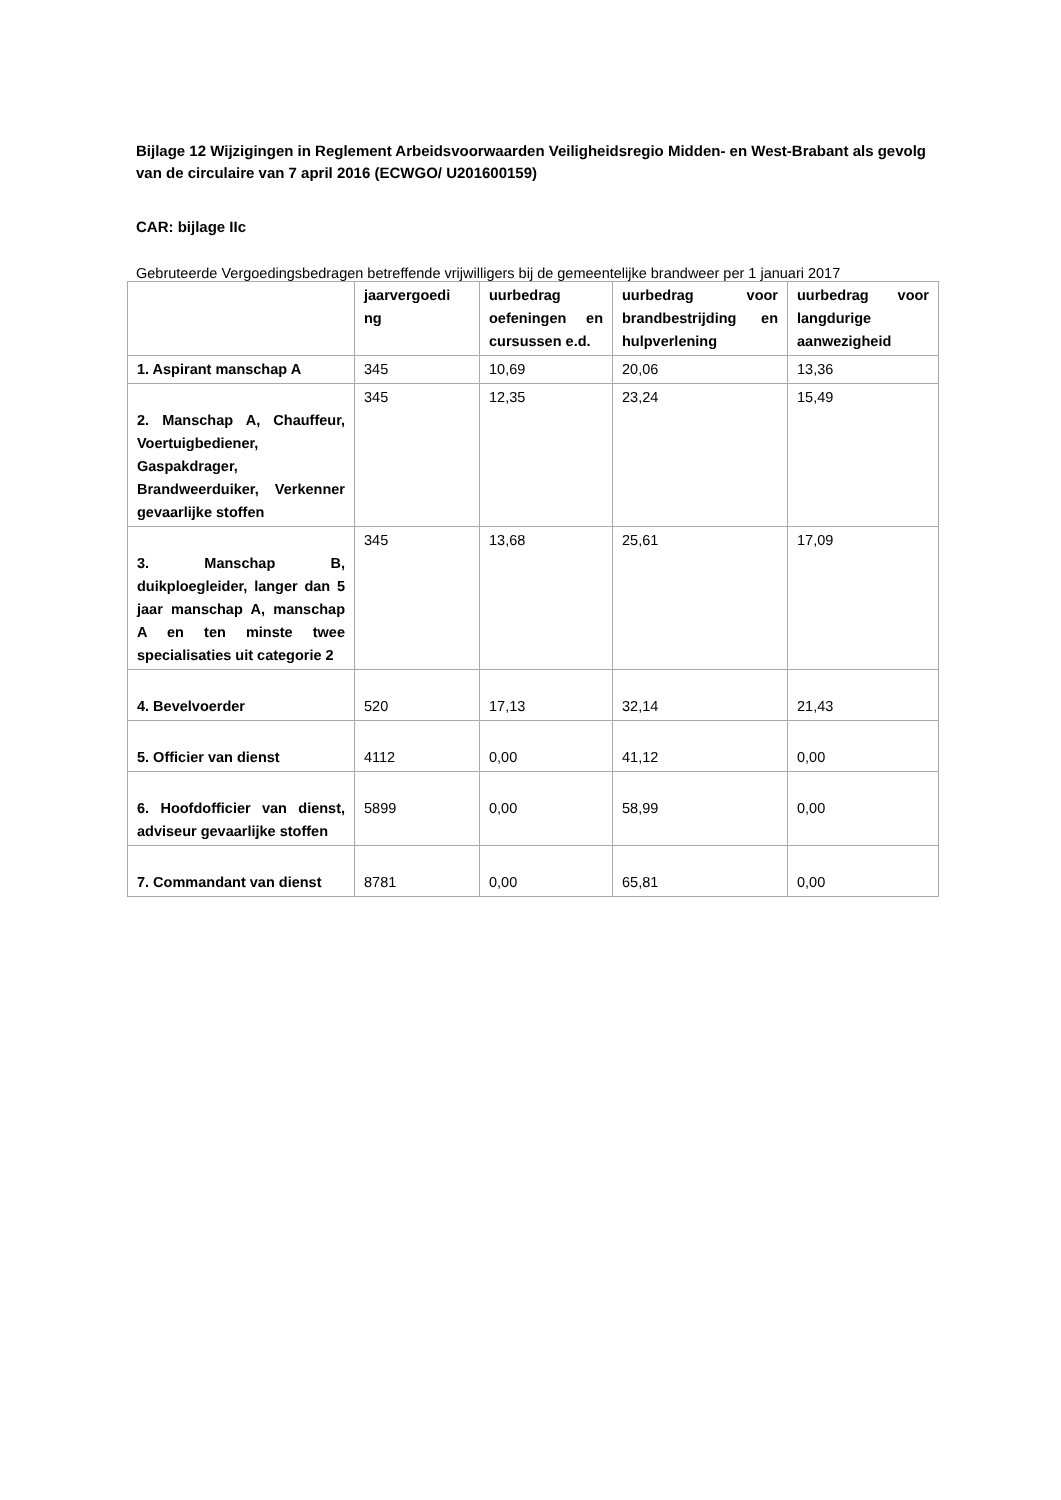Bijlage 12 Wijzigingen in Reglement Arbeidsvoorwaarden Veiligheidsregio Midden- en West-Brabant als gevolg van de circulaire van 7 april 2016 (ECWGO/ U201600159)
CAR: bijlage IIc
Gebruteerde Vergoedingsbedragen betreffende vrijwilligers bij de gemeentelijke brandweer per 1 januari 2017
| | jaarvergoedi ng | uurbedrag oefeningen en cursussen e.d. | uurbedrag voor brandbestrijding en hulpverlening | uurbedrag voor langdurige aanwezigheid |
| --- | --- | --- | --- | --- |
| 1. Aspirant manschap A | 345 | 10,69 | 20,06 | 13,36 |
| 2. Manschap A, Chauffeur, Voertuigbediener, Gaspakdrager, Brandweerduiker, Verkenner gevaarlijke stoffen | 345 | 12,35 | 23,24 | 15,49 |
| 3. Manschap B, duikploegleider, langer dan 5 jaar manschap A, manschap A en ten minste twee specialisaties uit categorie 2 | 345 | 13,68 | 25,61 | 17,09 |
| 4. Bevelvoerder | 520 | 17,13 | 32,14 | 21,43 |
| 5. Officier van dienst | 4112 | 0,00 | 41,12 | 0,00 |
| 6. Hoofdofficier van dienst, adviseur gevaarlijke stoffen | 5899 | 0,00 | 58,99 | 0,00 |
| 7. Commandant van dienst | 8781 | 0,00 | 65,81 | 0,00 |